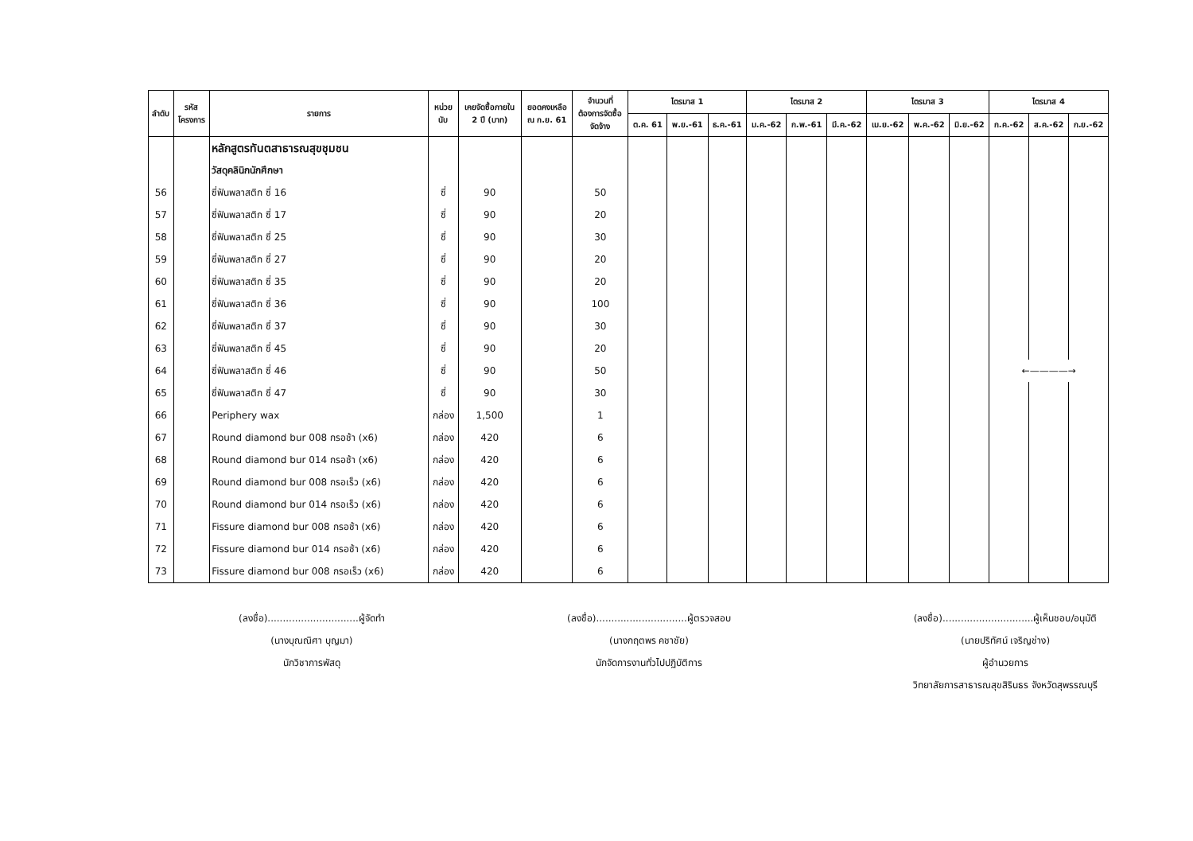| ลำดับ | รหัส โครงการ | รายการ | หน่วย นับ | เคยจัดซื้อภายใน 2 ปี (บาท) | ยอดคงเหลือ ณ ก.ย. 61 | จำนวนที่ ต้องการจัดซื้อ จัดจ้าง | ไตรมาส 1 | | | ไตรมาส 2 | | | ไตรมาส 3 | | | ไตรมาส 4 | | |
| --- | --- | --- | --- | --- | --- | --- | --- | --- | --- | --- | --- | --- | --- | --- | --- | --- | --- | --- |
| | | | | | | | ต.ค. 61 | พ.ย.-61 | ธ.ค.-61 | ม.ค.-62 | ก.พ.-61 | มี.ค.-62 | เม.ย.-62 | พ.ค.-62 | มิ.ย.-62 | ก.ค.-62 | ส.ค.-62 | ก.ย.-62 |
| | | หลักสูตรทันตสาธารณสุขชุมชน | | | | | | | | | | | | | | | | |
| | | วัสดุคลินิกนักศึกษา | | | | | | | | | | | | | | | | |
| 56 | | ซี่ฟันพลาสติก ซี่ 16 | ซี่ | 90 | | 50 | | | | | | | | | | | | |
| 57 | | ซี่ฟันพลาสติก ซี่ 17 | ซี่ | 90 | | 20 | | | | | | | | | | | | |
| 58 | | ซี่ฟันพลาสติก ซี่ 25 | ซี่ | 90 | | 30 | | | | | | | | | | | | |
| 59 | | ซี่ฟันพลาสติก ซี่ 27 | ซี่ | 90 | | 20 | | | | | | | | | | | | |
| 60 | | ซี่ฟันพลาสติก ซี่ 35 | ซี่ | 90 | | 20 | | | | | | | | | | | | |
| 61 | | ซี่ฟันพลาสติก ซี่ 36 | ซี่ | 90 | | 100 | | | | | | | | | | | | |
| 62 | | ซี่ฟันพลาสติก ซี่ 37 | ซี่ | 90 | | 30 | | | | | | | | | | | | |
| 63 | | ซี่ฟันพลาสติก ซี่ 45 | ซี่ | 90 | | 20 | | | | | | | | | | | | |
| 64 | | ซี่ฟันพลาสติก ซี่ 46 | ซี่ | 90 | | 50 | | | | | | | | | | ←————→ | | |
| 65 | | ซี่ฟันพลาสติก ซี่ 47 | ซี่ | 90 | | 30 | | | | | | | | | | | | |
| 66 | | Periphery wax | กล่อง | 1,500 | | 1 | | | | | | | | | | | | |
| 67 | | Round diamond bur 008 กรอช้า (x6) | กล่อง | 420 | | 6 | | | | | | | | | | | | |
| 68 | | Round diamond bur 014 กรอช้า (x6) | กล่อง | 420 | | 6 | | | | | | | | | | | | |
| 69 | | Round diamond bur 008 กรอเร็ว (x6) | กล่อง | 420 | | 6 | | | | | | | | | | | | |
| 70 | | Round diamond bur 014 กรอเร็ว (x6) | กล่อง | 420 | | 6 | | | | | | | | | | | | |
| 71 | | Fissure diamond bur 008 กรอช้า (x6) | กล่อง | 420 | | 6 | | | | | | | | | | | | |
| 72 | | Fissure diamond bur 014 กรอช้า (x6) | กล่อง | 420 | | 6 | | | | | | | | | | | | |
| 73 | | Fissure diamond bur 008 กรอเร็ว (x6) | กล่อง | 420 | | 6 | | | | | | | | | | | | |
(ลงชื่อ)..............................ผู้จัดทำ
(นางบุณณิศา บุญมา)
นักวิชาการพัสดุ
(ลงชื่อ)..............................ผู้ตรวจสอบ
(นางกฤตพร คชาชัย)
นักจัดการงานทั่วไปปฏิบัติการ
(ลงชื่อ)..............................ผู้เห็นชอบ/อนุมัติ
(นายปริทัศน์ เจริญช่าง)
ผู้อำนวยการ
วิทยาลัยการสาธารณสุขสิรินธร จังหวัดสุพรรณบุรี